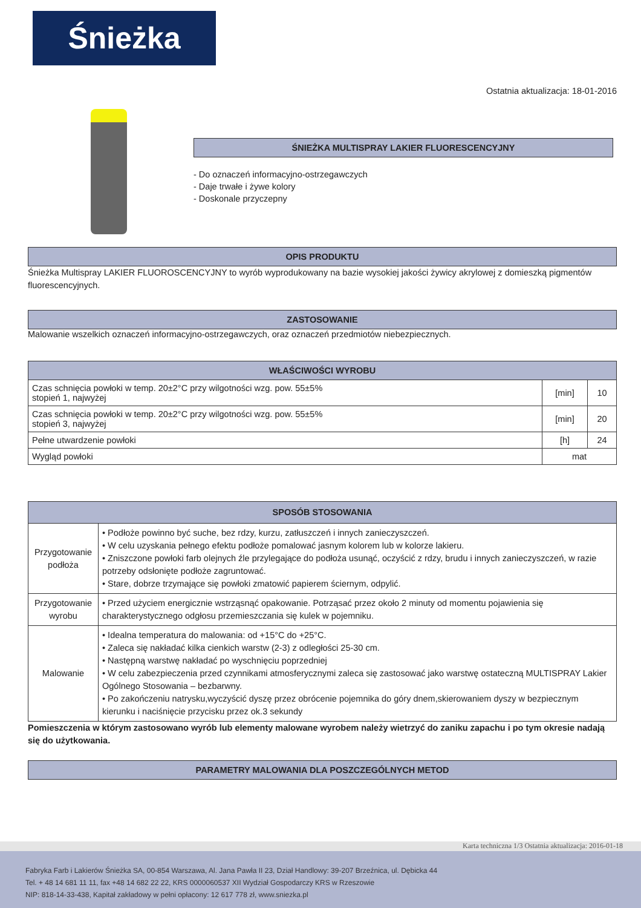Śnieżka
Ostatnia aktualizacja: 18-01-2016
ŚNIEŻKA MULTISPRAY LAKIER FLUORESCENCYJNY
- Do oznaczeń informacyjno-ostrzegawczych
- Daje trwałe i żywe kolory
- Doskonale przyczepny
OPIS PRODUKTU
Śnieżka Multispray LAKIER FLUOROSCENCYJNY to wyrób wyprodukowany na bazie wysokiej jakości żywicy akrylowej z domieszką pigmentów fluorescencyjnych.
ZASTOSOWANIE
Malowanie wszelkich oznaczeń informacyjno-ostrzegawczych, oraz oznaczeń przedmiotów niebezpiecznych.
| WŁAŚCIWOŚCI WYROBU | | |
| --- | --- | --- |
| Czas schnięcia powłoki w temp. 20±2°C przy wilgotności wzg. pow. 55±5% stopień 1, najwyżej | [min] | 10 |
| Czas schnięcia powłoki w temp. 20±2°C przy wilgotności wzg. pow. 55±5% stopień 3, najwyżej | [min] | 20 |
| Pełne utwardzenie powłoki | [h] | 24 |
| Wygląd powłoki | mat | |
| SPOSÓB STOSOWANIA | |
| --- | --- |
| Przygotowanie podłoża | • Podłoże powinno być suche, bez rdzy, kurzu, zatłuszczeń i innych zanieczyszczeń. • W celu uzyskania pełnego efektu podłoże pomalować jasnym kolorem lub w kolorze lakieru. • Zniszczone powłoki farb olejnych źle przylegające do podłoża usunąć, oczyścić z rdzy, brudu i innych zanieczyszczeń, w razie potrzeby odsłonięte podłoże zagruntować. • Stare, dobrze trzymające się powłoki zmatowić papierem ściernym, odpylić. |
| Przygotowanie wyrobu | • Przed użyciem energicznie wstrząsnąć opakowanie. Potrząsać przez około 2 minuty od momentu pojawienia się charakterystycznego odgłosu przemieszczania się kulek w pojemniku. |
| Malowanie | • Idealna temperatura do malowania: od +15°C do +25°C. • Zaleca się nakładać kilka cienkich warstw (2-3) z odległości 25-30 cm. • Następną warstwę nakładać po wyschnięciu poprzedniej • W celu zabezpieczenia przed czynnikami atmosferycznymi zaleca się zastosować jako warstwę ostateczną MULTISPRAY Lakier Ogólnego Stosowania – bezbarwny. • Po zakończeniu natrysku,wyczyścić dyszę przez obrócenie pojemnika do góry dnem,skierowaniem dyszy w bezpiecznym kierunku i naciśnięcie przycisku przez ok.3 sekundy |
Pomieszczenia w którym zastosowano wyrób lub elementy malowane wyrobem należy wietrzyć do zaniku zapachu i po tym okresie nadają się do użytkowania.
PARAMETRY MALOWANIA DLA POSZCZEGÓLNYCH METOD
Karta techniczna 1/3 Ostatnia aktualizacja: 2016-01-18
Fabryka Farb i Lakierów Śnieżka SA, 00-854 Warszawa, Al. Jana Pawła II 23, Dział Handlowy: 39-207 Brzeźnica, ul. Dębicka 44
Tel. + 48 14 681 11 11, fax +48 14 682 22 22, KRS 0000060537 XII Wydział Gospodarczy KRS w Rzeszowie
NIP: 818-14-33-438, Kapitał zakładowy w pełni opłacony: 12 617 778 zł, www.sniezka.pl